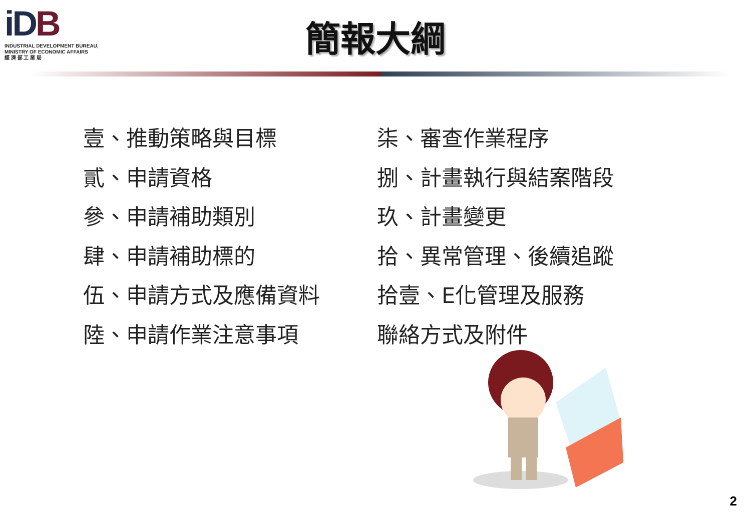iDB
INDUSTRIAL DEVELOPMENT BUREAU,
MINISTRY OF ECONOMIC AFFAIRS
經 濟 部 工 業 局
簡報大綱
壹、推動策略與目標
貳、申請資格
參、申請補助類別
肆、申請補助標的
伍、申請方式及應備資料
陸、申請作業注意事項
柒、審查作業程序
捌、計畫執行與結案階段
玖、計畫變更
拾、異常管理、後續追蹤
拾壹、E化管理及服務
聯絡方式及附件
2